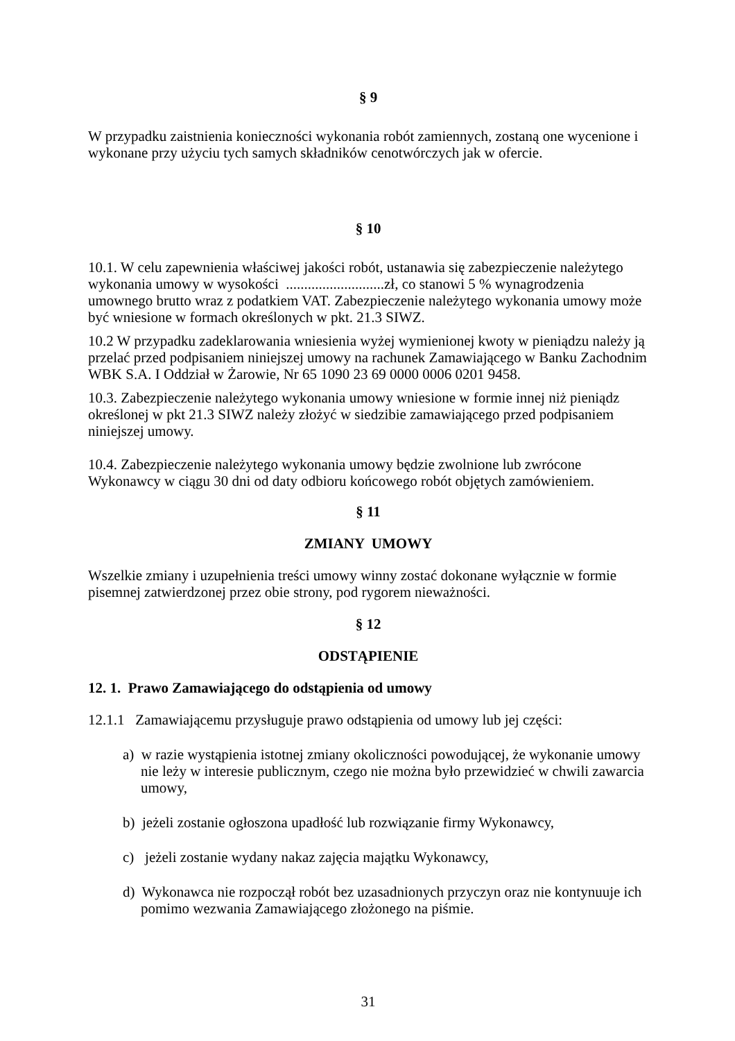§ 9
W przypadku zaistnienia konieczności wykonania robót zamiennych, zostaną one wycenione i wykonane przy użyciu tych samych składników cenotwórczych jak w ofercie.
§ 10
10.1. W celu zapewnienia właściwej jakości robót, ustanawia się zabezpieczenie należytego wykonania umowy w wysokości ...........................zł, co stanowi 5 % wynagrodzenia umownego brutto wraz z podatkiem VAT. Zabezpieczenie należytego wykonania umowy może być wniesione w formach określonych w pkt. 21.3 SIWZ.
10.2 W przypadku zadeklarowania wniesienia wyżej wymienionej kwoty w pieniądzu należy ją przelać przed podpisaniem niniejszej umowy na rachunek Zamawiającego w Banku Zachodnim WBK S.A. I Oddział w Żarowie, Nr 65 1090 23 69 0000 0006 0201 9458.
10.3. Zabezpieczenie należytego wykonania umowy wniesione w formie innej niż pieniądz określonej w pkt 21.3 SIWZ należy złożyć w siedzibie zamawiającego przed podpisaniem niniejszej umowy.
10.4. Zabezpieczenie należytego wykonania umowy będzie zwolnione lub zwrócone Wykonawcy w ciągu 30 dni od daty odbioru końcowego robót objętych zamówieniem.
§ 11
ZMIANY UMOWY
Wszelkie zmiany i uzupełnienia treści umowy winny zostać dokonane wyłącznie w formie pisemnej zatwierdzonej przez obie strony, pod rygorem nieważności.
§ 12
ODSTĄPIENIE
12. 1. Prawo Zamawiającego do odstąpienia od umowy
12.1.1 Zamawiającemu przysługuje prawo odstąpienia od umowy lub jej części:
a) w razie wystąpienia istotnej zmiany okoliczności powodującej, że wykonanie umowy nie leży w interesie publicznym, czego nie można było przewidzieć w chwili zawarcia umowy,
b) jeżeli zostanie ogłoszona upadłość lub rozwiązanie firmy Wykonawcy,
c) jeżeli zostanie wydany nakaz zajęcia majątku Wykonawcy,
d) Wykonawca nie rozpoczął robót bez uzasadnionych przyczyn oraz nie kontynuuje ich pomimo wezwania Zamawiającego złożonego na piśmie.
31